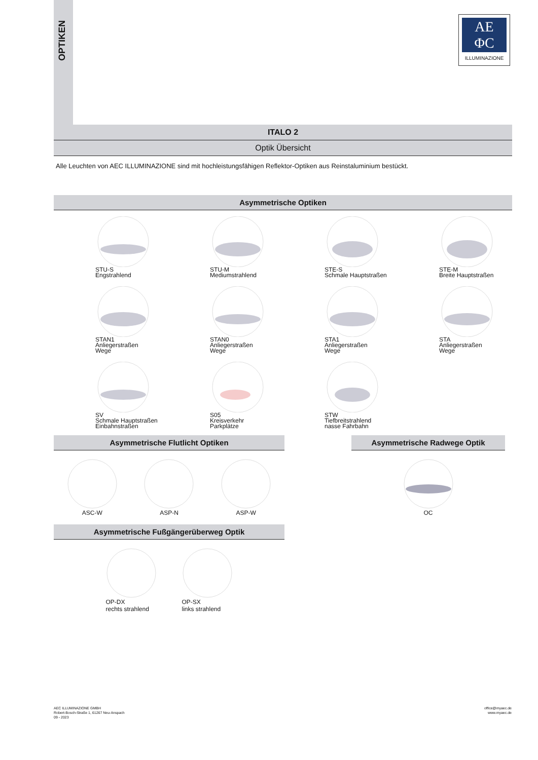OPTIKEN
AE
ΦC
ILLUMINAZIONE
ITALO 2
Optik Übersicht
Alle Leuchten von AEC ILLUMINAZIONE sind mit hochleistungsfähigen Reflektor-Optiken aus Reinstaluminium bestückt.
Asymmetrische Optiken
STU-S
Engstrahlend
STU-M
Mediumstrahlend
STE-S
Schmale Hauptstraßen
STE-M
Breite Hauptstraßen
STAN1
Anliegerstraßen
Wege
STAN0
Anliegerstraßen
Wege
STA1
Anliegerstraßen
Wege
STA
Anliegerstraßen
Wege
SV
Schmale Hauptstraßen
Einbahnstraßen
S05
Kreisverkehr
Parkplätze
STW
Tiefbreitstrahlend
nasse Fahrbahn
Asymmetrische Flutlicht Optiken
ASC-W ASP-N ASP-W
Asymmetrische Fußgängerüberweg Optik
OP-DX
rechts strahlend
OP-SX
links strahlend
Asymmetrische Radwege Optik
OC
AEC ILLUMINAZIONE GMBH
Robert-Bosch-Straße 1, 61267 Neu-Anspach
09 - 2023
office@myaec.de
www.myaec.de